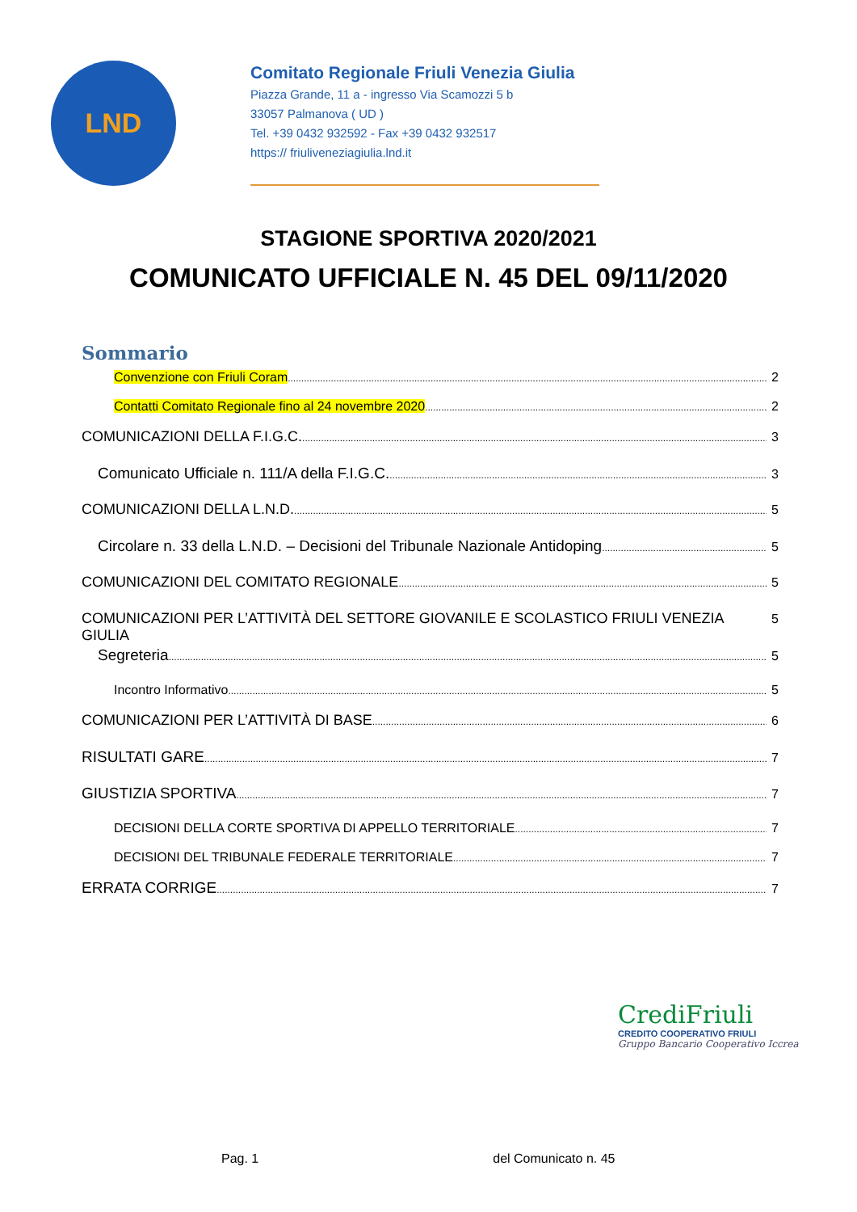LND
Comitato Regionale Friuli Venezia Giulia
Piazza Grande, 11 a - ingresso Via Scamozzi 5 b
33057 Palmanova ( UD )
Tel. +39 0432 932592 - Fax +39 0432 932517
https:// friuliveneziagiulia.lnd.it
STAGIONE SPORTIVA 2020/2021
COMUNICATO UFFICIALE N. 45 DEL 09/11/2020
Sommario
Convenzione con Friuli Coram 2
Contatti Comitato Regionale fino al 24 novembre 2020 2
COMUNICAZIONI DELLA F.I.G.C. 3
Comunicato Ufficiale n. 111/A della F.I.G.C. 3
COMUNICAZIONI DELLA L.N.D. 5
Circolare n. 33 della L.N.D. – Decisioni del Tribunale Nazionale Antidoping 5
COMUNICAZIONI DEL COMITATO REGIONALE 5
COMUNICAZIONI PER L’ATTIVITÀ DEL SETTORE GIOVANILE E SCOLASTICO FRIULI VENEZIA GIULIA 5
Segreteria 5
Incontro Informativo 5
COMUNICAZIONI PER L’ATTIVITÀ DI BASE 6
RISULTATI GARE 7
GIUSTIZIA SPORTIVA 7
DECISIONI DELLA CORTE SPORTIVA DI APPELLO TERRITORIALE 7
DECISIONI DEL TRIBUNALE FEDERALE TERRITORIALE 7
ERRATA CORRIGE 7
CrediFriuli
CREDITO COOPERATIVO FRIULI
Gruppo Bancario Cooperativo Iccrea
Pag. 1 del Comunicato n. 45